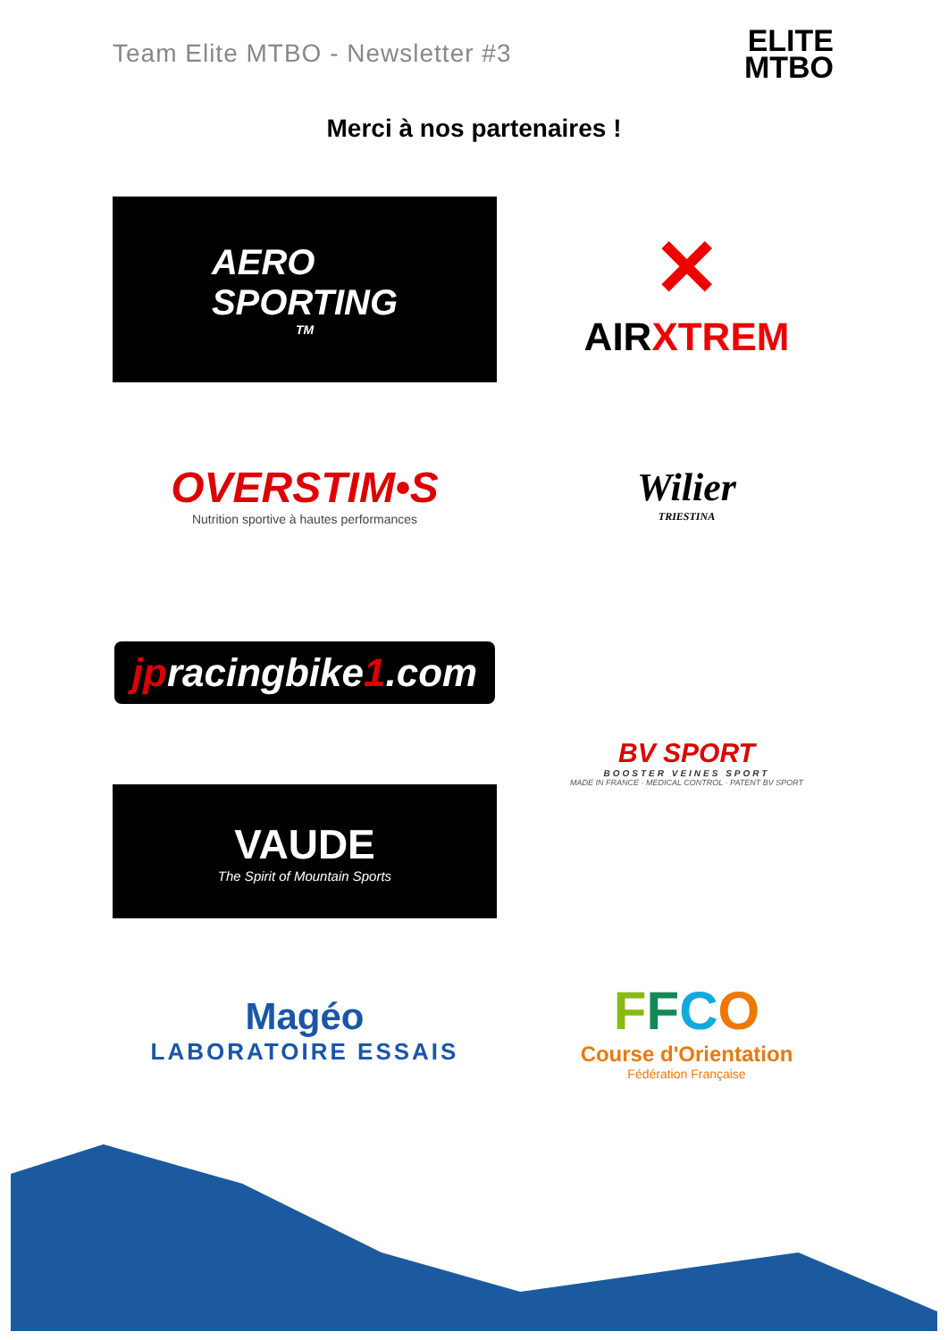Team Elite MTBO - Newsletter #3
ELITE
MTBO
Merci à nos partenaires !
AERO
SPORTING<sup>TM</sup>
✕
AIRXTREM
OVERSTIM•S
Nutrition sportive à hautes performances
Wilier
TRIESTINA
jpracingbike1.com
BV SPORT
BOOSTER VEINES SPORT
MADE IN FRANCE · MEDICAL CONTROL · PATENT BV SPORT
VAUDE
The Spirit of Mountain Sports
Magéo
LABORATOIRE ESSAIS
FFCO
Course d'Orientation
Fédération Française